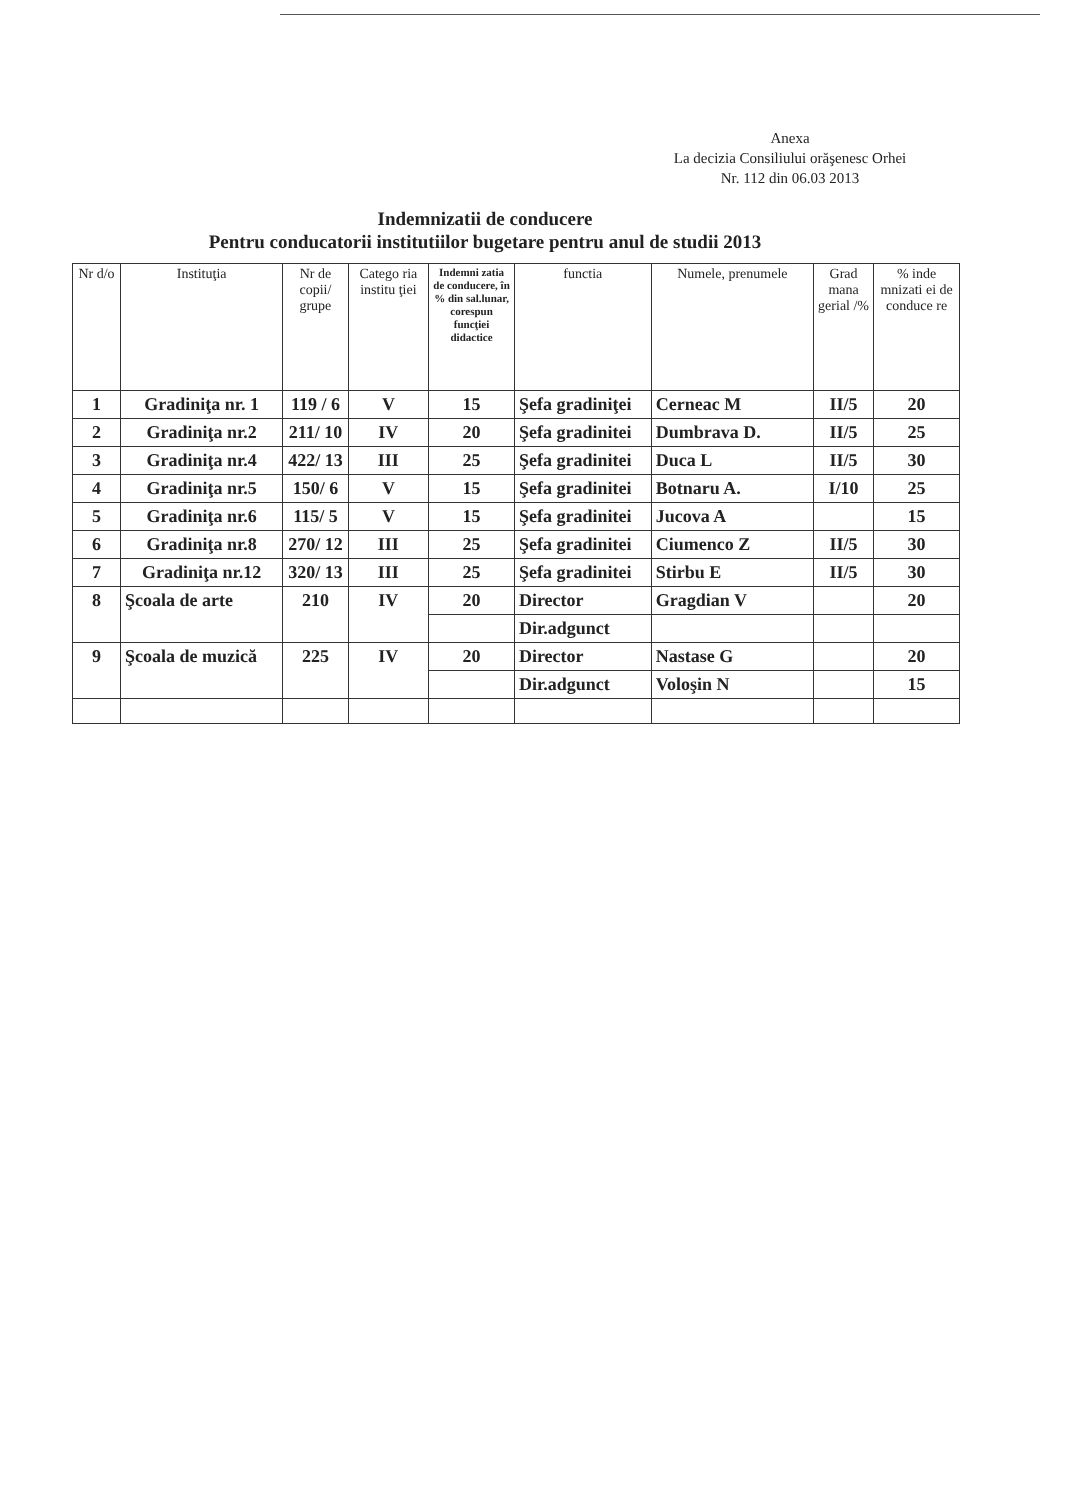Anexa
La decizia Consiliului orăşenesc Orhei
Nr. 112 din 06.03 2013
Indemnizatii de conducere
Pentru conducatorii institutiilor bugetare pentru anul de studii 2013
| Nr d/o | Instituţia | Nr de copii/ grupe | Catego ria institu ţiei | Indemni zatia de conducere, în % din sal.lunar, corespun funcţiei didactice | functia | Numele, prenumele | Grad mana gerial /% | % inde mnizati ei de conduce re |
| --- | --- | --- | --- | --- | --- | --- | --- | --- |
| 1 | Gradiniţa nr. 1 | 119 / 6 | V | 15 | Şefa gradiniţei | Cerneac M | II/5 | 20 |
| 2 | Gradiniţa nr.2 | 211/ 10 | IV | 20 | Şefa gradinitei | Dumbrava D. | II/5 | 25 |
| 3 | Gradiniţa nr.4 | 422/ 13 | III | 25 | Şefa gradinitei | Duca L | II/5 | 30 |
| 4 | Gradiniţa nr.5 | 150/ 6 | V | 15 | Şefa gradinitei | Botnaru A. | I/10 | 25 |
| 5 | Gradiniţa nr.6 | 115/ 5 | V | 15 | Şefa gradinitei | Jucova A | | 15 |
| 6 | Gradiniţa nr.8 | 270/ 12 | III | 25 | Şefa gradinitei | Ciumenco Z | II/5 | 30 |
| 7 | Gradiniţa nr.12 | 320/ 13 | III | 25 | Şefa gradinitei | Stirbu E | II/5 | 30 |
| 8 | Şcoala de arte | 210 | IV | 20 | Director | Gragdian V | | 20 |
| | | | | | Dir.adgunct | | | |
| 9 | Şcoala de muzică | 225 | IV | 20 | Director | Nastase G | | 20 |
| | | | | | Dir.adgunct | Voloşin N | | 15 |